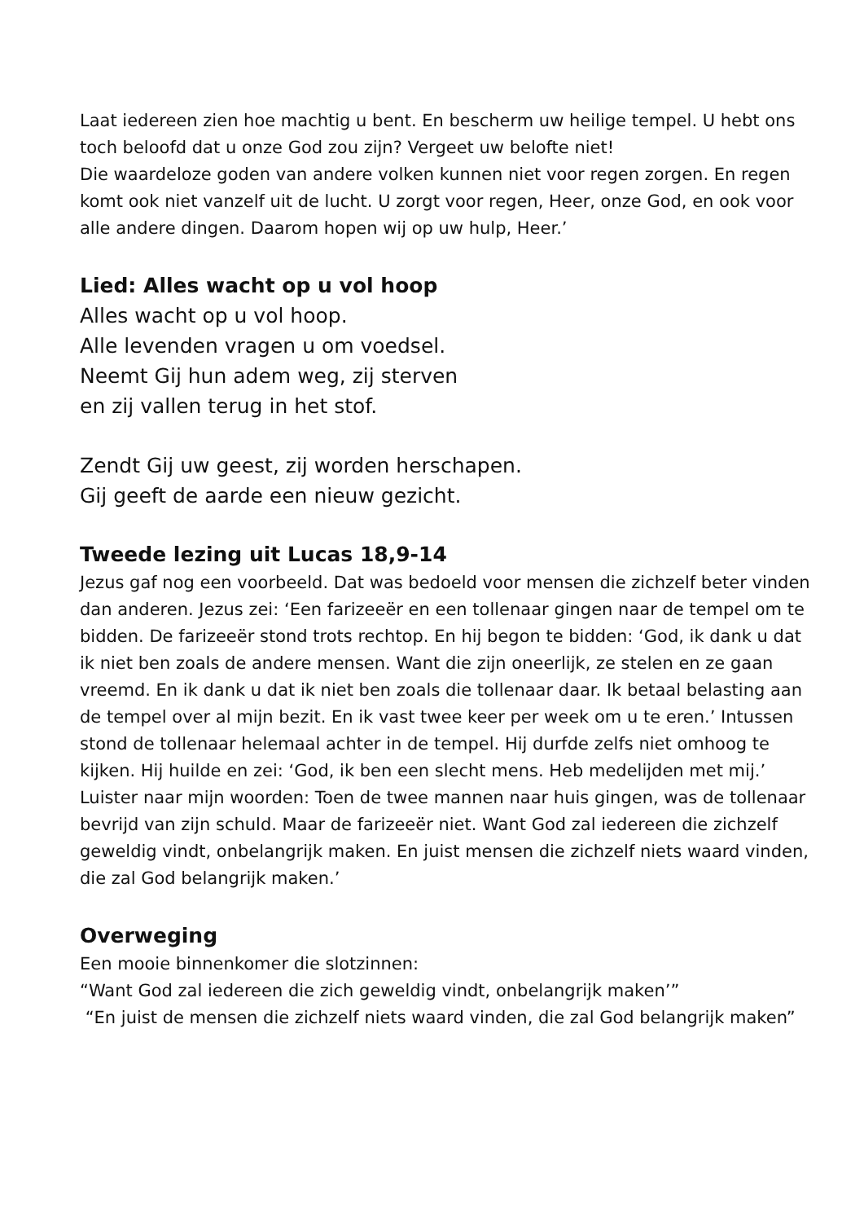Laat iedereen zien hoe machtig u bent. En bescherm uw heilige tempel. U hebt ons toch beloofd dat u onze God zou zijn? Vergeet uw belofte niet!
Die waardeloze goden van andere volken kunnen niet voor regen zorgen. En regen komt ook niet vanzelf uit de lucht. U zorgt voor regen, Heer, onze God, en ook voor alle andere dingen. Daarom hopen wij op uw hulp, Heer.’
Lied: Alles wacht op u vol hoop
Alles wacht op u vol hoop.
Alle levenden vragen u om voedsel.
Neemt Gij hun adem weg, zij sterven
en zij vallen terug in het stof.
Zendt Gij uw geest, zij worden herschapen.
Gij geeft de aarde een nieuw gezicht.
Tweede lezing uit Lucas 18,9-14
Jezus gaf nog een voorbeeld. Dat was bedoeld voor mensen die zichzelf beter vinden dan anderen. Jezus zei: ‘Een farizeeër en een tollenaar gingen naar de tempel om te bidden. De farizeeër stond trots rechtop. En hij begon te bidden: ‘God, ik dank u dat ik niet ben zoals de andere mensen. Want die zijn oneerlijk, ze stelen en ze gaan vreemd. En ik dank u dat ik niet ben zoals die tollenaar daar. Ik betaal belasting aan de tempel over al mijn bezit. En ik vast twee keer per week om u te eren.’ Intussen stond de tollenaar helemaal achter in de tempel. Hij durfde zelfs niet omhoog te kijken. Hij huilde en zei: ‘God, ik ben een slecht mens. Heb medelijden met mij.’ Luister naar mijn woorden: Toen de twee mannen naar huis gingen, was de tollenaar bevrijd van zijn schuld. Maar de farizeeër niet. Want God zal iedereen die zichzelf geweldig vindt, onbelangrijk maken. En juist mensen die zichzelf niets waard vinden, die zal God belangrijk maken.’
Overweging
Een mooie binnenkomer die slotzinnen:
“Want God zal iedereen die zich geweldig vindt, onbelangrijk maken’”
“En juist de mensen die zichzelf niets waard vinden, die zal God belangrijk maken”